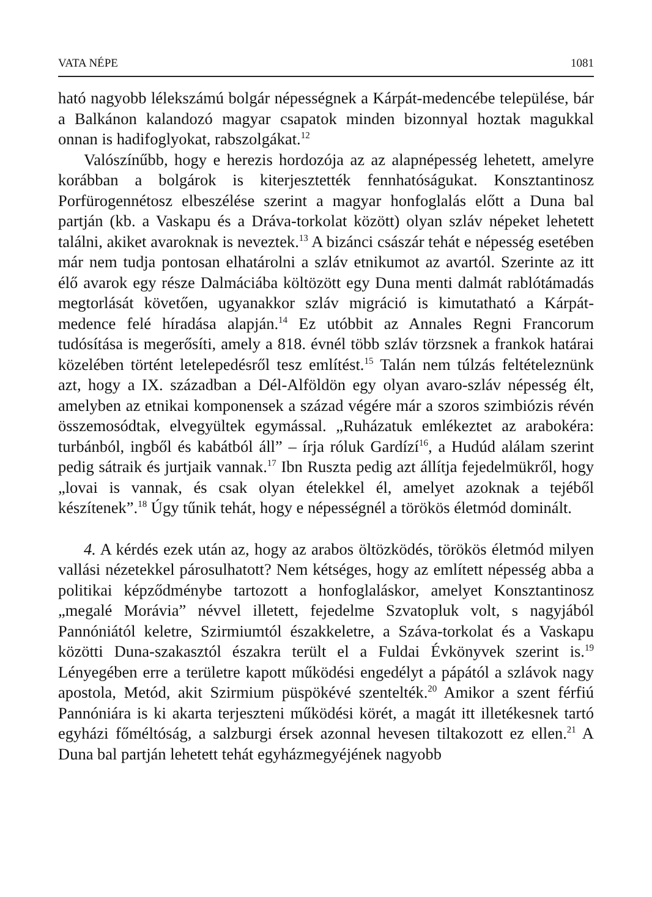VATA NÉPE 1081
ható nagyobb lélekszámú bolgár népességnek a Kárpát-medencébe települése, bár a Balkánon kalandozó magyar csapatok minden bizonnyal hoztak magukkal onnan is hadifoglyokat, rabszolgákat.<sup>12</sup>
Valószínűbb, hogy e herezis hordozója az az alapnépesség lehetett, amelyre korábban a bolgárok is kiterjesztették fennhatóságukat. Konsztantinosz Porfürogennétosz elbeszélése szerint a magyar honfoglalás előtt a Duna bal partján (kb. a Vaskapu és a Dráva-torkolat között) olyan szláv népeket lehetett találni, akiket avaroknak is neveztek.<sup>13</sup> A bizánci császár tehát e népesség esetében már nem tudja pontosan elhatárolni a szláv etnikumot az avartól. Szerinte az itt élő avarok egy része Dalmáciába költözött egy Duna menti dalmát rablótámadás megtorlását követően, ugyanakkor szláv migráció is kimutatható a Kárpát-medence felé híradása alapján.<sup>14</sup> Ez utóbbit az Annales Regni Francorum tudósítása is megerősíti, amely a 818. évnél több szláv törzsnek a frankok határai közelében történt letelepedésről tesz említést.<sup>15</sup> Talán nem túlzás feltételeznünk azt, hogy a IX. században a Dél-Alföldön egy olyan avaro-szláv népesség élt, amelyben az etnikai komponensek a század végére már a szoros szimbiózis révén összemosódtak, elvegyültek egymással. „Ruházatuk emlékeztet az arabokéra: turbánból, ingből és kabátból áll” – írja róluk Gardízí<sup>16</sup>, a Hudúd alálam szerint pedig sátraik és jurtjaik vannak.<sup>17</sup> Ibn Ruszta pedig azt állítja fejedelmükről, hogy „lovai is vannak, és csak olyan ételekkel él, amelyet azoknak a tejéből készítenek”.<sup>18</sup> Úgy tűnik tehát, hogy e népességnél a törökös életmód dominált.
4. A kérdés ezek után az, hogy az arabos öltözködés, törökös életmód milyen vallási nézetekkel párosulhatott? Nem kétséges, hogy az említett népesség abba a politikai képződménybe tartozott a honfoglaláskor, amelyet Konsztantinosz „megalé Morávia” névvel illetett, fejedelme Szvatopluk volt, s nagyjából Pannóniától keletre, Szirmiumtól északkeletre, a Száva-torkolat és a Vaskapu közötti Duna-szakasztól északra terült el a Fuldai Évkönyvek szerint is.<sup>19</sup> Lényegében erre a területre kapott működési engedélyt a pápától a szlávok nagy apostola, Metód, akit Szirmium püspökévé szentelték.<sup>20</sup> Amikor a szent férfiú Pannóniára is ki akarta terjeszteni működési körét, a magát itt illetékesnek tartó egyházi főméltóság, a salzburgi érsek azonnal hevesen tiltakozott ez ellen.<sup>21</sup> A Duna bal partján lehetett tehát egyházmegyéjének nagyobb